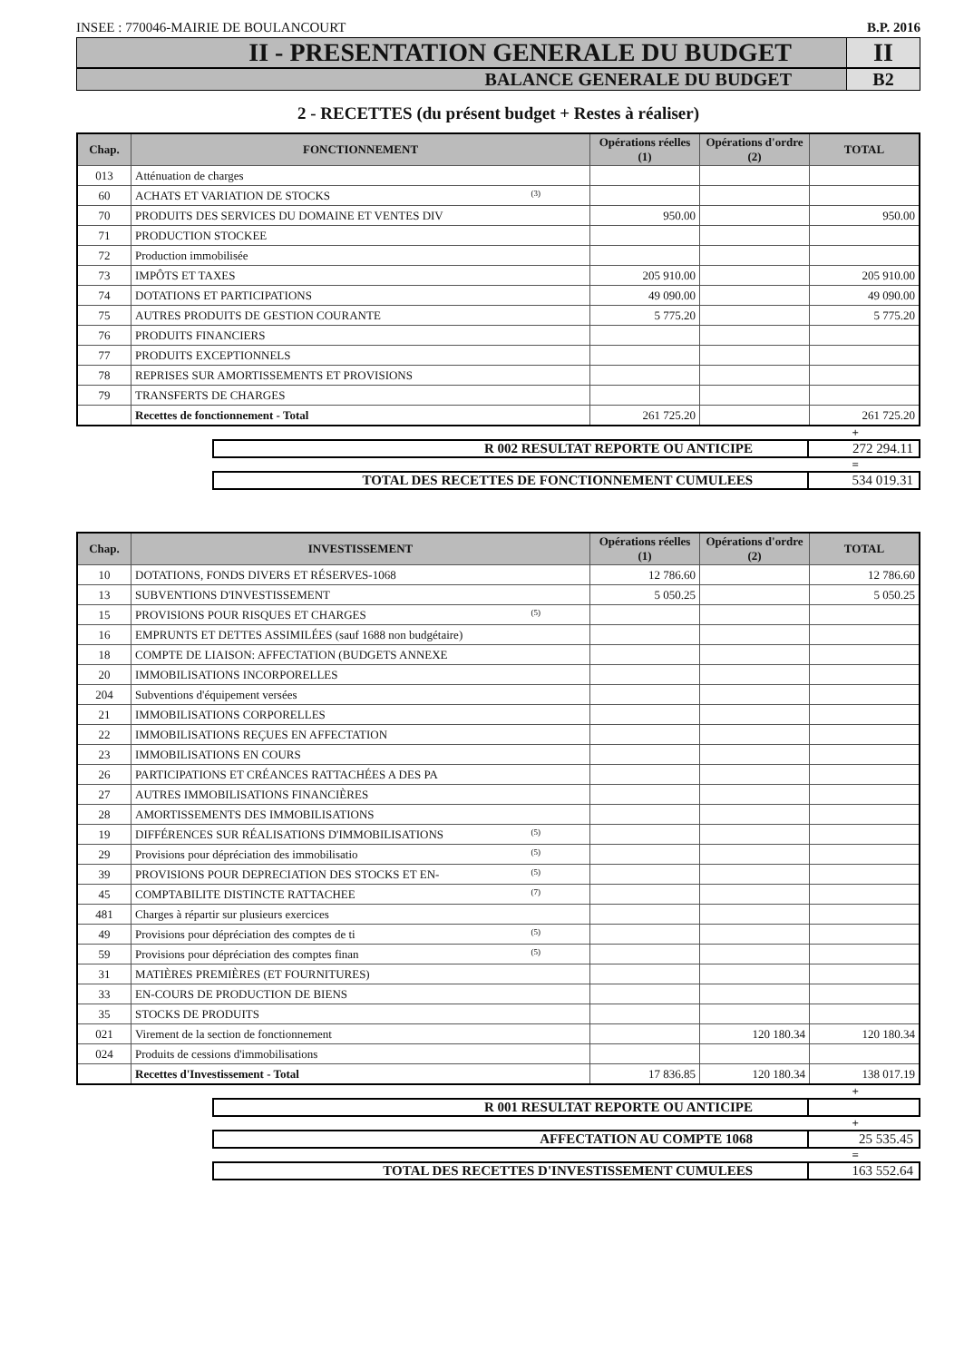INSEE : 770046-MAIRIE DE BOULANCOURT B.P. 2016
II - PRESENTATION GENERALE DU BUDGET
II
BALANCE GENERALE DU BUDGET B2
2 - RECETTES (du présent budget + Restes à réaliser)
| Chap. | FONCTIONNEMENT | Opérations réelles (1) | Opérations d'ordre (2) | TOTAL |
| --- | --- | --- | --- | --- |
| 013 | Atténuation de charges | | | |
| 60 | ACHATS ET VARIATION DE STOCKS (3) | | | |
| 70 | PRODUITS DES SERVICES DU DOMAINE ET VENTES DIV | 950.00 | | 950.00 |
| 71 | PRODUCTION STOCKEE | | | |
| 72 | Production immobilisée | | | |
| 73 | IMPÔTS ET TAXES | 205 910.00 | | 205 910.00 |
| 74 | DOTATIONS ET PARTICIPATIONS | 49 090.00 | | 49 090.00 |
| 75 | AUTRES PRODUITS DE GESTION COURANTE | 5 775.20 | | 5 775.20 |
| 76 | PRODUITS FINANCIERS | | | |
| 77 | PRODUITS EXCEPTIONNELS | | | |
| 78 | REPRISES SUR AMORTISSEMENTS ET PROVISIONS | | | |
| 79 | TRANSFERTS DE CHARGES | | | |
| | Recettes de fonctionnement - Total | 261 725.20 | | 261 725.20 |
+
R 002 RESULTAT REPORTE OU ANTICIPE
272 294.11
=
TOTAL DES RECETTES DE FONCTIONNEMENT CUMULEES
534 019.31
| Chap. | INVESTISSEMENT | Opérations réelles (1) | Opérations d'ordre (2) | TOTAL |
| --- | --- | --- | --- | --- |
| 10 | DOTATIONS, FONDS DIVERS ET RÉSERVES-1068 | 12 786.60 | | 12 786.60 |
| 13 | SUBVENTIONS D'INVESTISSEMENT | 5 050.25 | | 5 050.25 |
| 15 | PROVISIONS POUR RISQUES ET CHARGES (5) | | | |
| 16 | EMPRUNTS ET DETTES ASSIMILÉES (sauf 1688 non budgétaire) | | | |
| 18 | COMPTE DE LIAISON: AFFECTATION (BUDGETS ANNEXE | | | |
| 20 | IMMOBILISATIONS INCORPORELLES | | | |
| 204 | Subventions d'équipement versées | | | |
| 21 | IMMOBILISATIONS CORPORELLES | | | |
| 22 | IMMOBILISATIONS REÇUES EN AFFECTATION | | | |
| 23 | IMMOBILISATIONS EN COURS | | | |
| 26 | PARTICIPATIONS ET CRÉANCES RATTACHÉES A DES PA | | | |
| 27 | AUTRES IMMOBILISATIONS FINANCIÈRES | | | |
| 28 | AMORTISSEMENTS DES IMMOBILISATIONS | | | |
| 19 | DIFFÉRENCES SUR RÉALISATIONS D'IMMOBILISATIONS (5) | | | |
| 29 | Provisions pour dépréciation des immobilisatio (5) | | | |
| 39 | PROVISIONS POUR DEPRECIATION DES STOCKS ET EN- (5) | | | |
| 45 | COMPTABILITE DISTINCTE RATTACHEE (7) | | | |
| 481 | Charges à répartir sur plusieurs exercices | | | |
| 49 | Provisions pour dépréciation des comptes de ti (5) | | | |
| 59 | Provisions pour dépréciation des comptes finan (5) | | | |
| 31 | MATIÈRES PREMIÈRES (ET FOURNITURES) | | | |
| 33 | EN-COURS DE PRODUCTION DE BIENS | | | |
| 35 | STOCKS DE PRODUITS | | | |
| 021 | Virement de la section de fonctionnement | | 120 180.34 | 120 180.34 |
| 024 | Produits de cessions d'immobilisations | | | |
| | Recettes d'Investissement - Total | 17 836.85 | 120 180.34 | 138 017.19 |
+
R 001 RESULTAT REPORTE OU ANTICIPE
+
AFFECTATION AU COMPTE 1068 25 535.45
=
TOTAL DES RECETTES D'INVESTISSEMENT CUMULEES
163 552.64